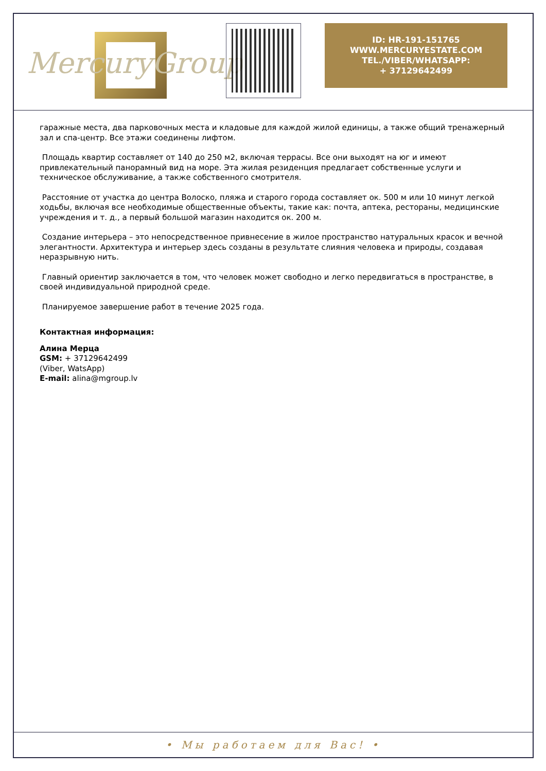MercuryGroup
ID: HR-191-151765
WWW.MERCURYESTATE.COM
TEL./VIBER/WHATSAPP:
+ 37129642499
гаражные места, два парковочных места и кладовые для каждой жилой единицы, а также общий тренажерный зал и спа-центр. Все этажи соединены лифтом.
Площадь квартир составляет от 140 до 250 м2, включая террасы. Все они выходят на юг и имеют привлекательный панорамный вид на море. Эта жилая резиденция предлагает собственные услуги и техническое обслуживание, а также собственного смотрителя.
Расстояние от участка до центра Волоско, пляжа и старого города составляет ок. 500 м или 10 минут легкой ходьбы, включая все необходимые общественные объекты, такие как: почта, аптека, рестораны, медицинские учреждения и т. д., а первый большой магазин находится ок. 200 м.
Создание интерьера – это непосредственное привнесение в жилое пространство натуральных красок и вечной элегантности. Архитектура и интерьер здесь созданы в результате слияния человека и природы, создавая неразрывную нить.
Главный ориентир заключается в том, что человек может свободно и легко передвигаться в пространстве, в своей индивидуальной природной среде.
Планируемое завершение работ в течение 2025 года.
Контактная информация:
Алина Мерца
GSM: + 37129642499
(Viber, WatsApp)
E-mail: alina@mgroup.lv
• Мы работаем для Вас! •